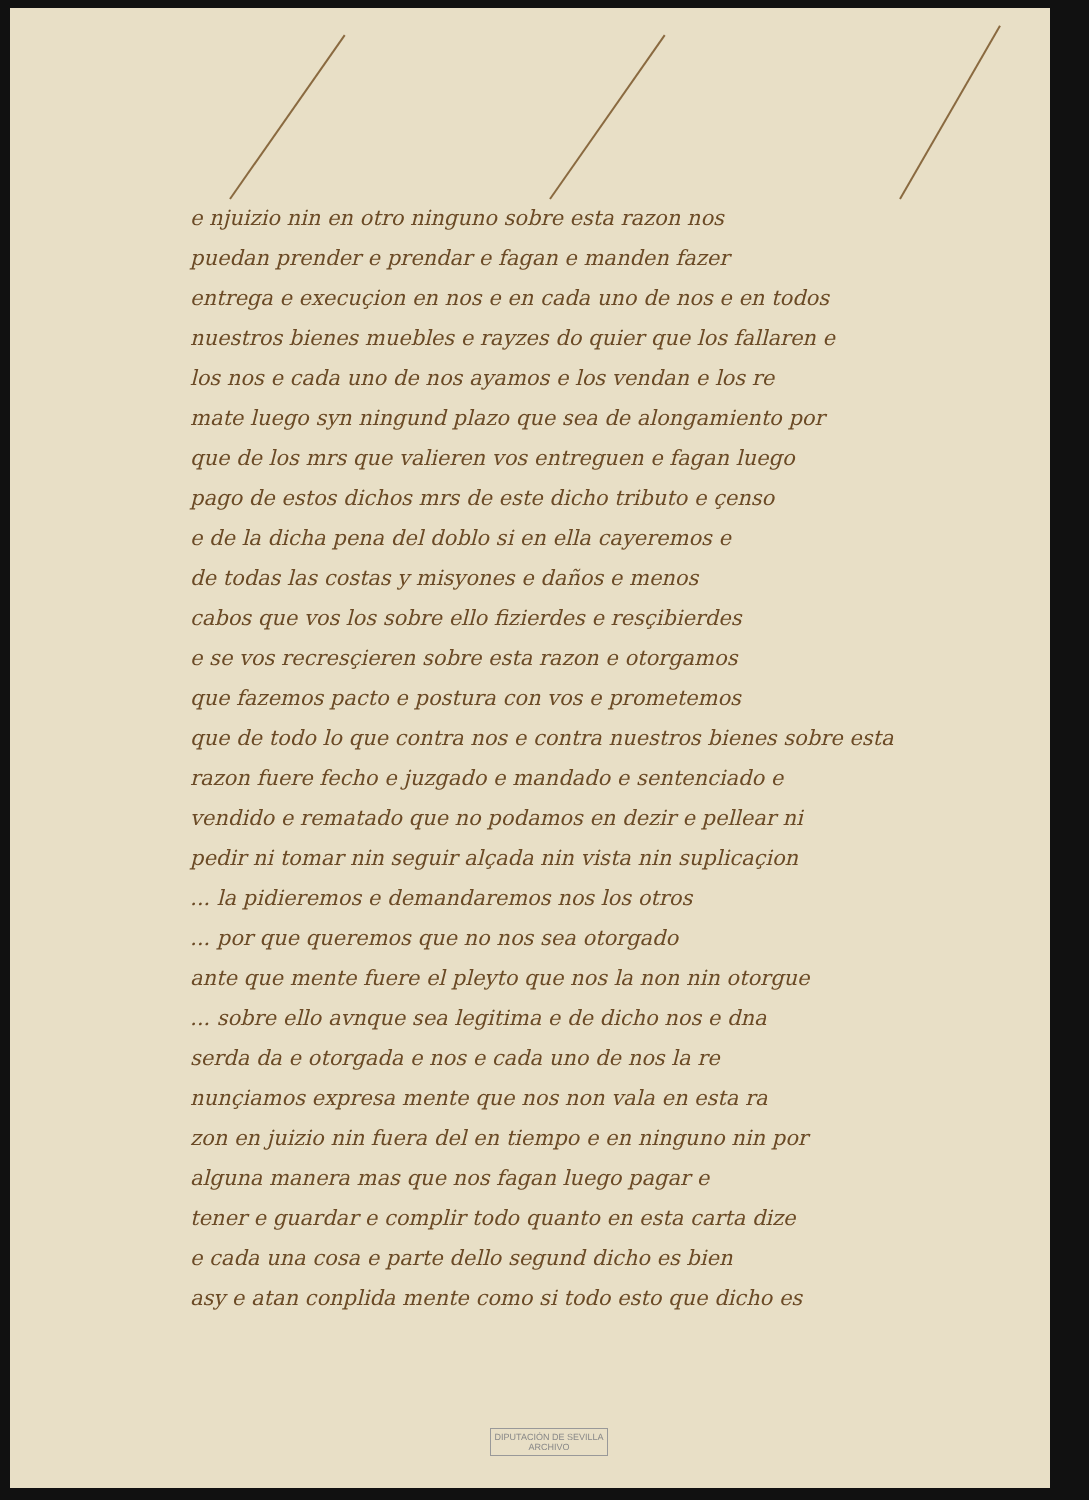e njuizio nin en otro ninguno sobre esta razon nos
puedan prender e prendar e fagan e manden fazer
entrega e execuçion en nos e en cada uno de nos e en todos
nuestros bienes muebles e rayzes do quier que los fallaren e
los nos e cada uno de nos ayamos e los vendan e los re
mate luego syn ningund plazo que sea de alongamiento por
que de los mrs que valieren vos entreguen e fagan luego
pago de estos dichos mrs de este dicho tributo e çenso
e de la dicha pena del doblo si en ella cayeremos e
de todas las costas y misyones e daños e menos
cabos que vos los sobre ello fizierdes e resçibierdes
e se vos recresçieren sobre esta razon e otorgamos
que fazemos pacto e postura con vos e prometemos
que de todo lo que contra nos e contra nuestros bienes sobre esta
razon fuere fecho e juzgado e mandado e sentenciado e
vendido e rematado que no podamos en dezir e pellear ni
pedir ni tomar nin seguir alçada nin vista nin suplicaçion
... la pidieremos e demandaremos nos los otros
... por que queremos que no nos sea otorgado
ante que mente fuere el pleyto que nos la non nin otorgue
... sobre ello avnque sea legitima e de dicho nos e dna
serda da e otorgada e nos e cada uno de nos la re
nunçiamos expresa mente que nos non vala en esta ra
zon en juizio nin fuera del en tiempo e en ninguno nin por
alguna manera mas que nos fagan luego pagar e
tener e guardar e complir todo quanto en esta carta dize
e cada una cosa e parte dello segund dicho es bien
asy e atan conplida mente como si todo esto que dicho es
DIPUTACIÓN DE SEVILLA
ARCHIVO